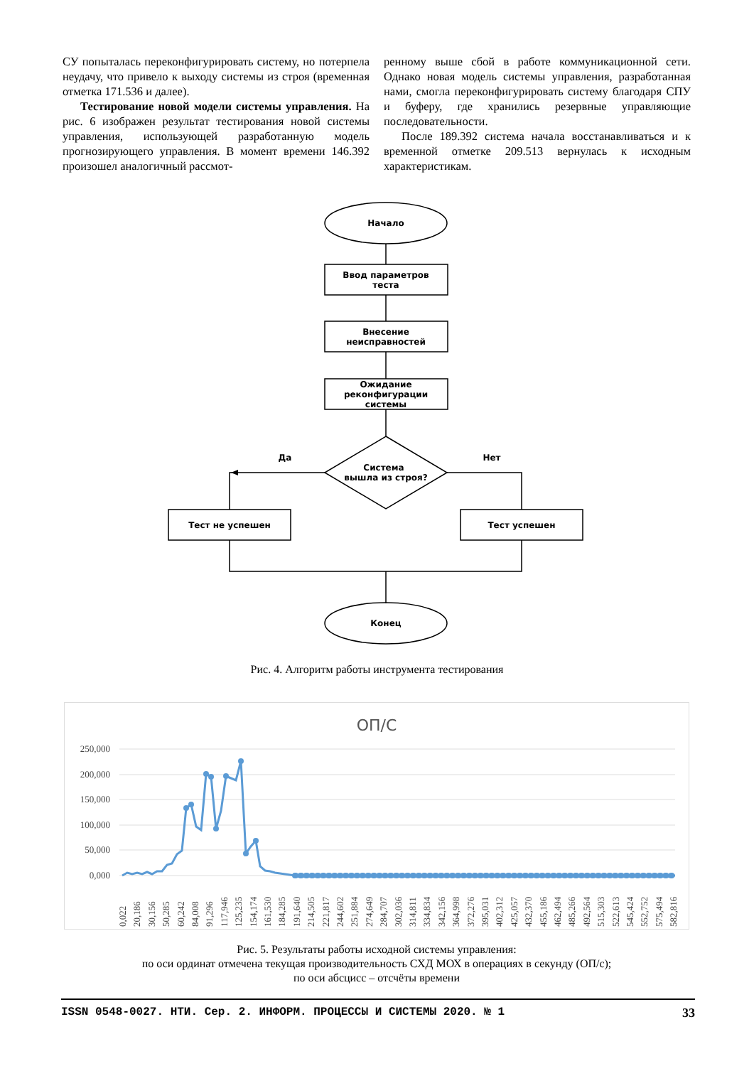СУ попыталась переконфигурировать систему, но потерпела неудачу, что привело к выходу системы из строя (временная отметка 171.536 и далее).
Тестирование новой модели системы управления. На рис. 6 изображен результат тестирования новой системы управления, использующей разработанную модель прогнозирующего управления. В момент времени 146.392 произошел аналогичный рассмот-
ренному выше сбой в работе коммуникационной сети. Однако новая модель системы управления, разработанная нами, смогла переконфигурировать систему благодаря СПУ и буферу, где хранились резервные управляющие последовательности.
После 189.392 система начала восстанавливаться и к временной отметке 209.513 вернулась к исходным характеристикам.
Начало
Ввод параметров
теста
Внесение
неисправностей
Ожидание
реконфигурации
системы
Система
вышла из строя?
Да
Нет
Тест не успешен
Тест успешен
Конец
Рис. 4. Алгоритм работы инструмента тестирования
ОП/С
250,000
200,000
150,000
100,000
50,000
0,000
0,022
20,186
30,156
50,285
60,242
84,008
91,296
117,946
125,235
154,174
161,530
184,285
191,640
214,505
221,817
244,602
251,884
274,649
284,707
302,036
314,811
334,834
342,156
364,998
372,276
395,031
402,312
425,057
432,370
455,186
462,494
485,266
492,564
515,303
522,613
545,424
552,752
575,494
582,816
Рис. 5. Результаты работы исходной системы управления:
по оси ординат отмечена текущая производительность СХД МОХ в операциях в секунду (ОП/с);
по оси абсцисс – отсчёты времени
ISSN 0548-0027. НТИ. Сер. 2. ИНФОРМ. ПРОЦЕССЫ И СИСТЕМЫ 2020. № 1 33